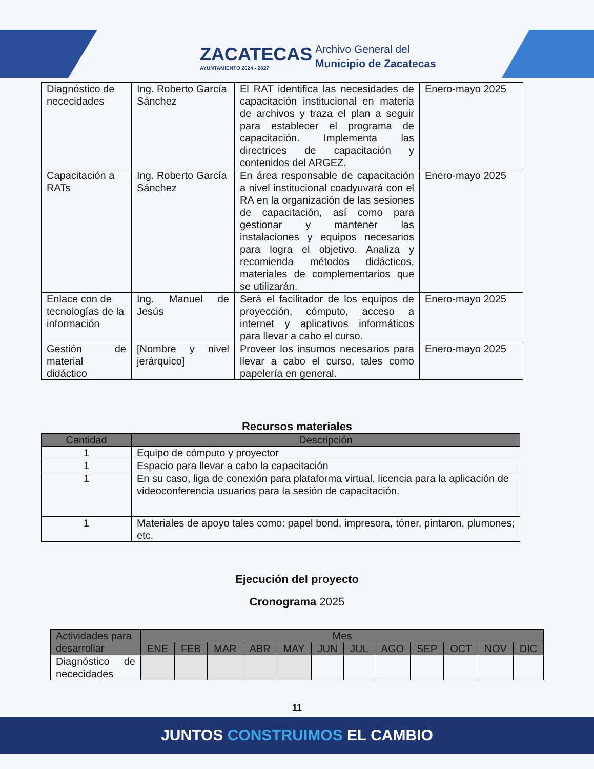ZACATECAS
AYUNTAMIENTO 2024 - 2027
Archivo General del
Municipio de Zacatecas
| Diagnóstico de nececidades | Ing. Roberto García Sánchez | El RAT identifica las necesidades de capacitación institucional en materia de archivos y traza el plan a seguir para establecer el programa de capacitación. Implementa las directrices de capacitación y contenidos del ARGEZ. | Enero-mayo 2025 |
| Capacitación a RATs | Ing. Roberto García Sánchez | En área responsable de capacitación a nivel institucional coadyuvará con el RA en la organización de las sesiones de capacitación, así como para gestionar y mantener las instalaciones y equipos necesarios para logra el objetivo. Analiza y recomienda métodos didácticos, materiales de complementarios que se utilizarán. | Enero-mayo 2025 |
| Enlace con de tecnologías de la información | Ing. Manuel de Jesús | Será el facilitador de los equipos de proyección, cómputo, acceso a internet y aplicativos informáticos para llevar a cabo el curso. | Enero-mayo 2025 |
| Gestión de material didáctico | [Nombre y nivel jerárquico] | Proveer los insumos necesarios para llevar a cabo el curso, tales como papelería en general. | Enero-mayo 2025 |
Recursos materiales
| Cantidad | Descripción |
| --- | --- |
| 1 | Equipo de cómputo y proyector |
| 1 | Espacio para llevar a cabo la capacitación |
| 1 | En su caso, liga de conexión para plataforma virtual, licencia para la aplicación de videoconferencia usuarios para la sesión de capacitación. |
| 1 | Materiales de apoyo tales como: papel bond, impresora, tóner, pintaron, plumones; etc. |
Ejecución del proyecto
Cronograma 2025
| Actividades para desarrollar | Mes | | | | | | | | | | | |
| --- | --- | --- | --- | --- | --- | --- | --- | --- | --- | --- | --- | --- |
| | ENE | FEB | MAR | ABR | MAY | JUN | JUL | AGO | SEP | OCT | NOV | DIC |
| Diagnóstico de nececidades | | | | | | | | | | | | |
11
JUNTOS CONSTRUIMOS EL CAMBIO